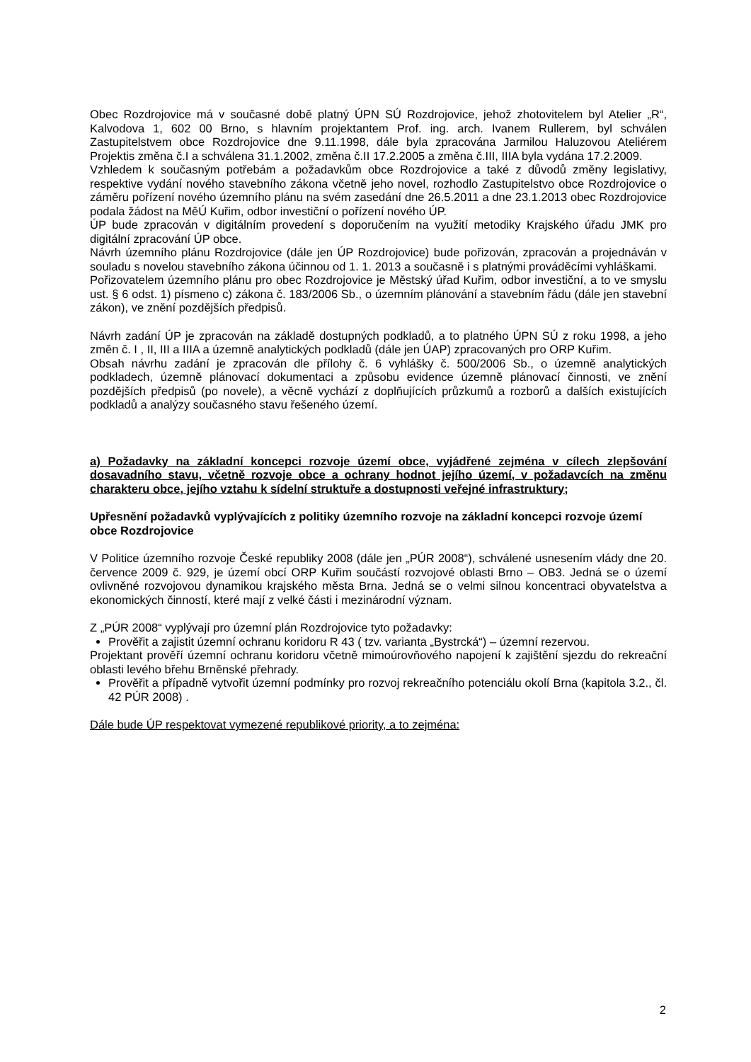Obec Rozdrojovice má v současné době platný ÚPN SÚ Rozdrojovice, jehož zhotovitelem byl Atelier „R“, Kalvodova 1, 602 00 Brno, s hlavním projektantem Prof. ing. arch. Ivanem Rullerem, byl schválen Zastupitelstvem obce Rozdrojovice dne 9.11.1998, dále byla zpracována Jarmilou Haluzovou Ateliérem Projektis změna č.I a schválena 31.1.2002, změna č.II 17.2.2005 a změna č.III, IIIA byla vydána 17.2.2009.
Vzhledem k současným potřebám a požadavkům obce Rozdrojovice a také z důvodů změny legislativy, respektive vydání nového stavebního zákona včetně jeho novel, rozhodlo Zastupitelstvo obce Rozdrojovice o záměru pořízení nového územního plánu na svém zasedání dne 26.5.2011 a dne 23.1.2013 obec Rozdrojovice podala žádost na MěÚ Kuřim, odbor investiční o pořízení nového ÚP.
ÚP bude zpracován v digitálním provedení s doporučením na využití metodiky Krajského úřadu JMK pro digitální zpracování ÚP obce.
Návrh územního plánu Rozdrojovice (dále jen ÚP Rozdrojovice) bude pořizován, zpracován a projednáván v souladu s novelou stavebního zákona účinnou od 1. 1. 2013 a současně i s platnými prováděcími vyhláškami.
Pořizovatelem územního plánu pro obec Rozdrojovice je Městský úřad Kuřim, odbor investiční, a to ve smyslu ust. § 6 odst. 1) písmeno c) zákona č. 183/2006 Sb., o územním plánování a stavebním řádu (dále jen stavební zákon), ve znění pozdějších předpisů.
Návrh zadání ÚP je zpracován na základě dostupných podkladů, a to platného ÚPN SÚ z roku 1998, a jeho změn č. I , II, III a IIIA a územně analytických podkladů (dále jen ÚAP) zpracovaných pro ORP Kuřim.
Obsah návrhu zadání je zpracován dle přílohy č. 6 vyhlášky č. 500/2006 Sb., o územně analytických podkladech, územně plánovací dokumentaci a způsobu evidence územně plánovací činnosti, ve znění pozdějších předpisů (po novele), a věcně vychází z doplňujících průzkumů a rozborů a dalších existujících podkladů a analýzy současného stavu řešeného území.
a) Požadavky na základní koncepci rozvoje území obce, vyjádřené zejména v cílech zlepšování dosavadního stavu, včetně rozvoje obce a ochrany hodnot jejího území, v požadavcích na změnu charakteru obce, jejího vztahu k sídelní struktuře a dostupnosti veřejné infrastruktury;
Upřesnění požadavků vyplývajících z politiky územního rozvoje na základní koncepci rozvoje území obce Rozdrojovice
V Politice územního rozvoje České republiky 2008 (dále jen „PÚR 2008“), schválené usnesením vlády dne 20. července 2009 č. 929, je území obcí ORP Kuřim součástí rozvojové oblasti Brno – OB3. Jedná se o území ovlivněné rozvojovou dynamikou krajského města Brna. Jedná se o velmi silnou koncentraci obyvatelstva a ekonomických činností, které mají z velké části i mezinárodní význam.
Z „PÚR 2008“ vyplývají pro územní plán Rozdrojovice tyto požadavky:
Prověřit a zajistit územní ochranu koridoru R 43 ( tzv. varianta „Bystrcká“) – územní rezervou.
Projektant prověří územní ochranu koridoru včetně mimoúrovňového napojení k zajištění sjezdu do rekreační oblasti levého břehu Brněnské přehrady.
Prověřit a případně vytvořit územní podmínky pro rozvoj rekreačního potenciálu okolí Brna (kapitola 3.2., čl. 42 PÚR 2008) .
Dále bude ÚP respektovat vymezené republikové priority, a to zejména:
2